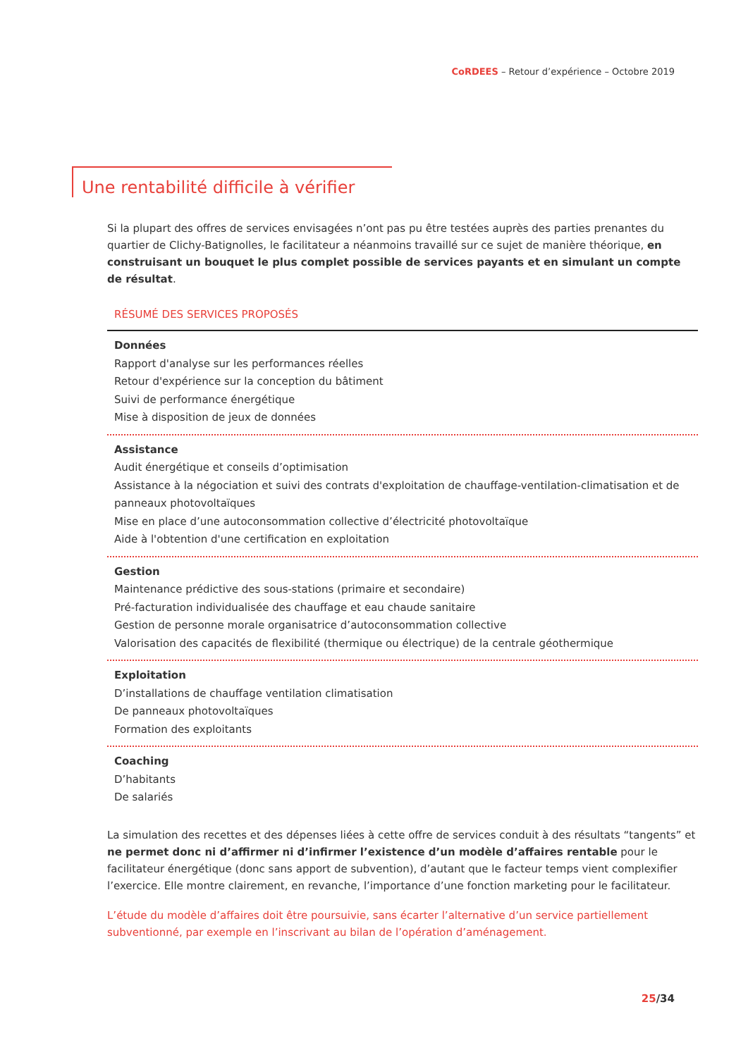CoRDEES – Retour d’expérience – Octobre 2019
Une rentabilité difficile à vérifier
Si la plupart des offres de services envisagées n’ont pas pu être testées auprès des parties prenantes du quartier de Clichy-Batignolles, le facilitateur a néanmoins travaillé sur ce sujet de manière théorique, en construisant un bouquet le plus complet possible de services payants et en simulant un compte de résultat.
RÉSUMÉ DES SERVICES PROPOSÉS
Données
Rapport d'analyse sur les performances réelles
Retour d'expérience sur la conception du bâtiment
Suivi de performance énergétique
Mise à disposition de jeux de données
Assistance
Audit énergétique et conseils d’optimisation
Assistance à la négociation et suivi des contrats d'exploitation de chauffage-ventilation-climatisation et de panneaux photovoltaïques
Mise en place d’une autoconsommation collective d’électricité photovoltaïque
Aide à l'obtention d'une certification en exploitation
Gestion
Maintenance prédictive des sous-stations (primaire et secondaire)
Pré-facturation individualisée des chauffage et eau chaude sanitaire
Gestion de personne morale organisatrice d’autoconsommation collective
Valorisation des capacités de flexibilité (thermique ou électrique) de la centrale géothermique
Exploitation
D’installations de chauffage ventilation climatisation
De panneaux photovoltaïques
Formation des exploitants
Coaching
D’habitants
De salariés
La simulation des recettes et des dépenses liées à cette offre de services conduit à des résultats “tangents” et ne permet donc ni d’affirmer ni d’infirmer l’existence d’un modèle d’affaires rentable pour le facilitateur énergétique (donc sans apport de subvention), d’autant que le facteur temps vient complexifier l’exercice. Elle montre clairement, en revanche, l’importance d’une fonction marketing pour le facilitateur.
L’étude du modèle d’affaires doit être poursuivie, sans écarter l’alternative d’un service partiellement subventionné, par exemple en l’inscrivant au bilan de l’opération d’aménagement.
25/34